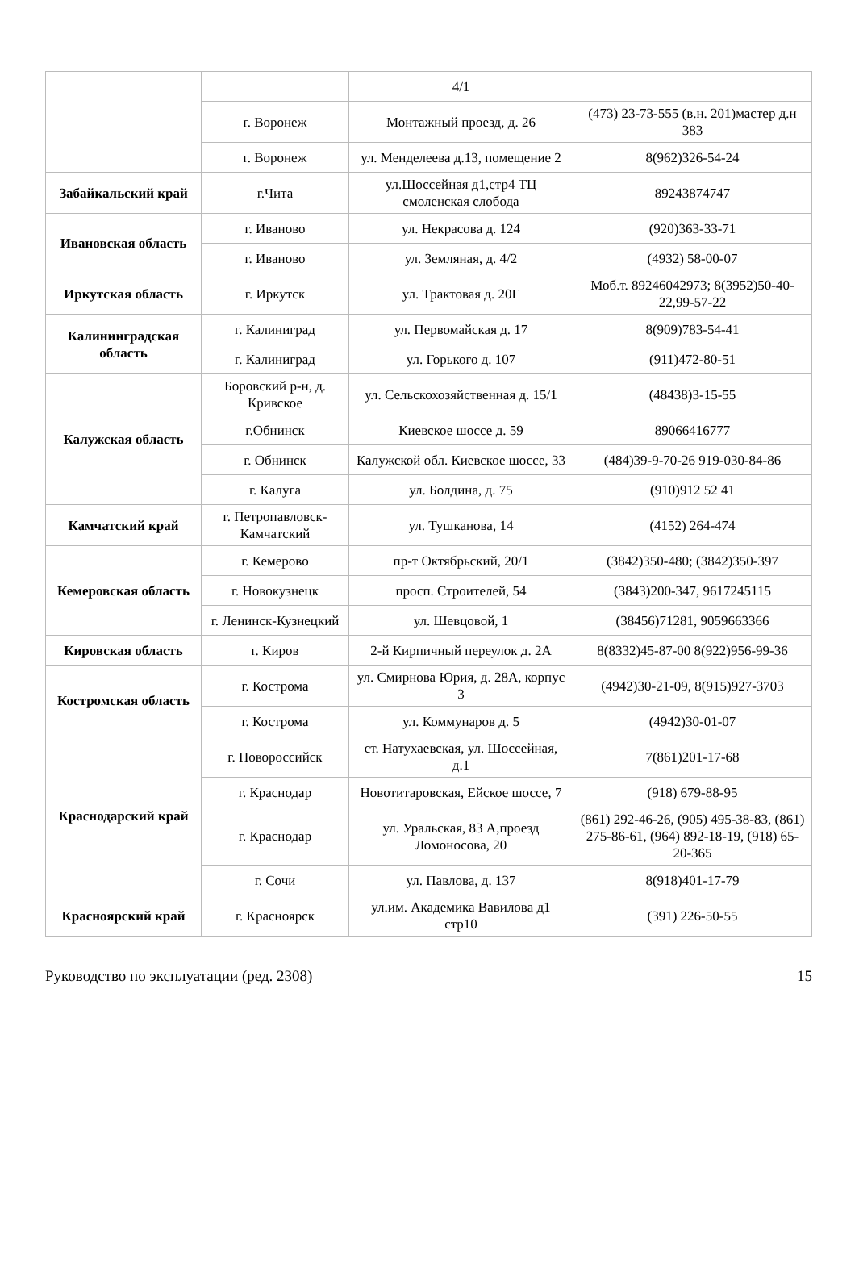| | | 4/1 | |
| | г. Воронеж | Монтажный проезд, д. 26 | (473) 23-73-555 (в.н. 201)мастер д.н 383 |
| | г. Воронеж | ул. Менделеева д.13, помещение 2 | 8(962)326-54-24 |
| Забайкальский край | г.Чита | ул.Шоссейная д1,стр4 ТЦ смоленская слобода | 89243874747 |
| Ивановская область | г. Иваново | ул. Некрасова д. 124 | (920)363-33-71 |
| | г. Иваново | ул. Земляная, д. 4/2 | (4932) 58-00-07 |
| Иркутская область | г. Иркутск | ул. Трактовая д. 20Г | Моб.т. 89246042973; 8(3952)50-40-22,99-57-22 |
| Калининградская область | г. Калиниград | ул. Первомайская д. 17 | 8(909)783-54-41 |
| | г. Калиниград | ул. Горького д. 107 | (911)472-80-51 |
| Калужская область | Боровский р-н, д. Кривское | ул. Сельскохозяйственная д. 15/1 | (48438)3-15-55 |
| | г.Обнинск | Киевское шоссе д. 59 | 89066416777 |
| | г. Обнинск | Калужской обл. Киевское шоссе, 33 | (484)39-9-70-26 919-030-84-86 |
| | г. Калуга | ул. Болдина, д. 75 | (910)912 52 41 |
| Камчатский край | г. Петропавловск-Камчатский | ул. Тушканова, 14 | (4152) 264-474 |
| Кемеровская область | г. Кемерово | пр-т Октябрьский, 20/1 | (3842)350-480; (3842)350-397 |
| | г. Новокузнецк | просп. Строителей, 54 | (3843)200-347, 9617245115 |
| | г. Ленинск-Кузнецкий | ул. Шевцовой, 1 | (38456)71281, 9059663366 |
| Кировская область | г. Киров | 2-й Кирпичный переулок д. 2А | 8(8332)45-87-00 8(922)956-99-36 |
| Костромская область | г. Кострома | ул. Смирнова Юрия, д. 28А, корпус 3 | (4942)30-21-09, 8(915)927-3703 |
| | г. Кострома | ул. Коммунаров д. 5 | (4942)30-01-07 |
| Краснодарский край | г. Новороссийск | ст. Натухаевская, ул. Шоссейная, д.1 | 7(861)201-17-68 |
| | г. Краснодар | Новотитаровская, Ейское шоссе, 7 | (918) 679-88-95 |
| | г. Краснодар | ул. Уральская, 83 А,проезд Ломоносова, 20 | (861) 292-46-26, (905) 495-38-83, (861) 275-86-61, (964) 892-18-19, (918) 65-20-365 |
| | г. Сочи | ул. Павлова, д. 137 | 8(918)401-17-79 |
| Красноярский край | г. Красноярск | ул.им. Академика Вавилова д1 стр10 | (391) 226-50-55 |
Руководство по эксплуатации (ред. 2308) 15